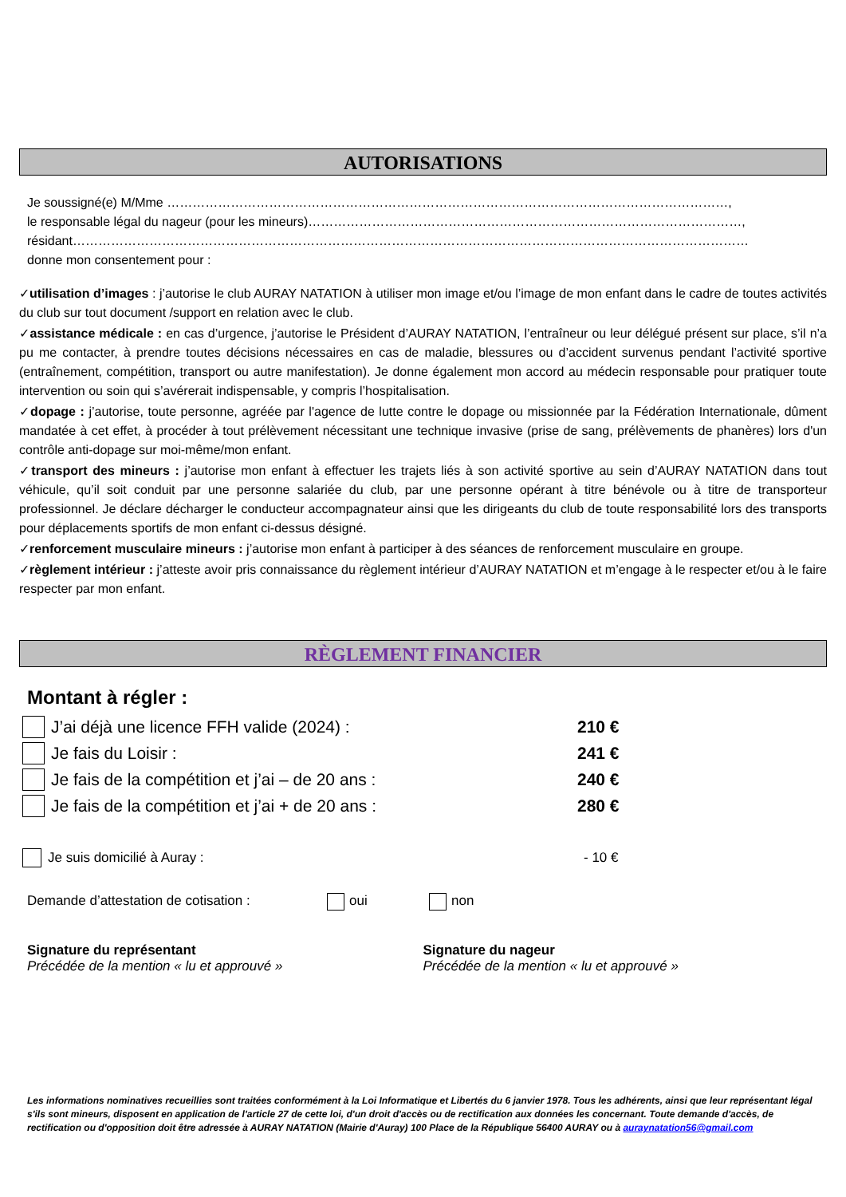AUTORISATIONS
Je soussigné(e) M/Mme ……………………………………………………………………………………………………………………,
le responsable légal du nageur (pour les mineurs)…………………………………………………………………………………………,
résidant……………………………………………………………………………………………………………………………………………
donne mon consentement pour :
✓utilisation d’images : j’autorise le club AURAY NATATION à utiliser mon image et/ou l’image de mon enfant dans le cadre de toutes activités du club sur tout document /support en relation avec le club.
✓assistance médicale : en cas d’urgence, j’autorise le Président d’AURAY NATATION, l’entraîneur ou leur délégué présent sur place, s’il n’a pu me contacter, à prendre toutes décisions nécessaires en cas de maladie, blessures ou d’accident survenus pendant l’activité sportive (entraînement, compétition, transport ou autre manifestation). Je donne également mon accord au médecin responsable pour pratiquer toute intervention ou soin qui s’avérerait indispensable, y compris l’hospitalisation.
✓dopage : j’autorise, toute personne, agréée par l'agence de lutte contre le dopage ou missionnée par la Fédération Internationale, dûment mandatée à cet effet, à procéder à tout prélèvement nécessitant une technique invasive (prise de sang, prélèvements de phanères) lors d'un contrôle anti-dopage sur moi-même/mon enfant.
✓transport des mineurs : j’autorise mon enfant à effectuer les trajets liés à son activité sportive au sein d’AURAY NATATION dans tout véhicule, qu’il soit conduit par une personne salariée du club, par une personne opérant à titre bénévole ou à titre de transporteur professionnel. Je déclare décharger le conducteur accompagnateur ainsi que les dirigeants du club de toute responsabilité lors des transports pour déplacements sportifs de mon enfant ci-dessus désigné.
✓renforcement musculaire mineurs : j’autorise mon enfant à participer à des séances de renforcement musculaire en groupe.
✓règlement intérieur : j’atteste avoir pris connaissance du règlement intérieur d’AURAY NATATION et m’engage à le respecter et/ou à le faire respecter par mon enfant.
RÈGLEMENT FINANCIER
Montant à régler :
J’ai déjà une licence FFH valide (2024) : 210 €
Je fais du Loisir : 241 €
Je fais de la compétition et j’ai – de 20 ans : 240 €
Je fais de la compétition et j’ai + de 20 ans : 280 €
Je suis domicilié à Auray : - 10 €
Demande d’attestation de cotisation : oui non
Signature du représentant
Précédée de la mention « lu et approuvé »
Signature du nageur
Précédée de la mention « lu et approuvé »
Les informations nominatives recueillies sont traitées conformément à la Loi Informatique et Libertés du 6 janvier 1978. Tous les adhérents, ainsi que leur représentant légal s'ils sont mineurs, disposent en application de l'article 27 de cette loi, d'un droit d'accès ou de rectification aux données les concernant. Toute demande d'accès, de rectification ou d'opposition doit être adressée à AURAY NATATION (Mairie d'Auray) 100 Place de la République 56400 AURAY ou à auraynatation56@gmail.com